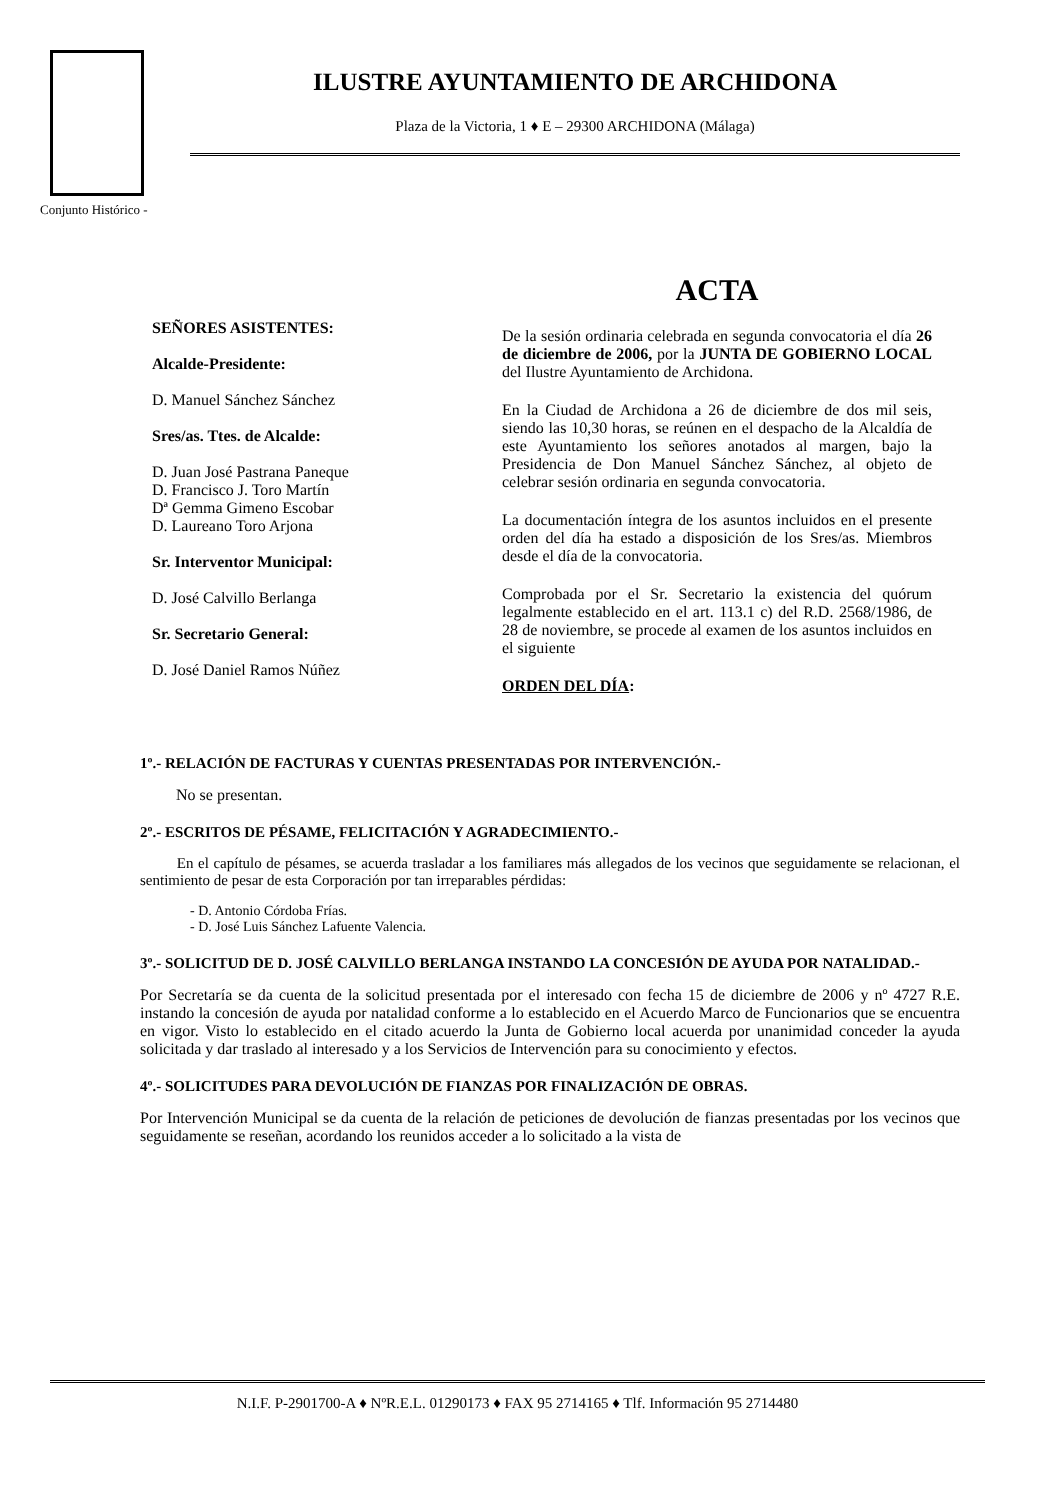Conjunto Histórico -
ILUSTRE AYUNTAMIENTO DE ARCHIDONA
Plaza de la Victoria, 1 ♦ E – 29300 ARCHIDONA (Málaga)
SEÑORES ASISTENTES:
Alcalde-Presidente:
D. Manuel Sánchez Sánchez
Sres/as. Ttes. de Alcalde:
D. Juan José Pastrana Paneque
D. Francisco J. Toro Martín
Dª Gemma Gimeno Escobar
D. Laureano Toro Arjona
Sr. Interventor Municipal:
D. José Calvillo Berlanga
Sr. Secretario General:
D. José Daniel Ramos Núñez
ACTA
De la sesión ordinaria celebrada en segunda convocatoria el día 26 de diciembre de 2006, por la JUNTA DE GOBIERNO LOCAL del Ilustre Ayuntamiento de Archidona.
En la Ciudad de Archidona a 26 de diciembre de dos mil seis, siendo las 10,30 horas, se reúnen en el despacho de la Alcaldía de este Ayuntamiento los señores anotados al margen, bajo la Presidencia de Don Manuel Sánchez Sánchez, al objeto de celebrar sesión ordinaria en segunda convocatoria.
La documentación íntegra de los asuntos incluidos en el presente orden del día ha estado a disposición de los Sres/as. Miembros desde el día de la convocatoria.
Comprobada por el Sr. Secretario la existencia del quórum legalmente establecido en el art. 113.1 c) del R.D. 2568/1986, de 28 de noviembre, se procede al examen de los asuntos incluidos en el siguiente
ORDEN DEL DÍA:
1º.- RELACIÓN DE FACTURAS Y CUENTAS PRESENTADAS POR INTERVENCIÓN.-
No se presentan.
2º.- ESCRITOS DE PÉSAME, FELICITACIÓN Y AGRADECIMIENTO.-
En el capítulo de pésames, se acuerda trasladar a los familiares más allegados de los vecinos que seguidamente se relacionan, el sentimiento de pesar de esta Corporación por tan irreparables pérdidas:
- D. Antonio Córdoba Frías.
- D. José Luis Sánchez Lafuente Valencia.
3º.- SOLICITUD DE D. JOSÉ CALVILLO BERLANGA INSTANDO LA CONCESIÓN DE AYUDA POR NATALIDAD.-
Por Secretaría se da cuenta de la solicitud presentada por el interesado con fecha 15 de diciembre de 2006 y nº 4727 R.E. instando la concesión de ayuda por natalidad conforme a lo establecido en el Acuerdo Marco de Funcionarios que se encuentra en vigor. Visto lo establecido en el citado acuerdo la Junta de Gobierno local acuerda por unanimidad conceder la ayuda solicitada y dar traslado al interesado y a los Servicios de Intervención para su conocimiento y efectos.
4º.- SOLICITUDES PARA DEVOLUCIÓN DE FIANZAS POR FINALIZACIÓN DE OBRAS.
Por Intervención Municipal se da cuenta de la relación de peticiones de devolución de fianzas presentadas por los vecinos que seguidamente se reseñan, acordando los reunidos acceder a lo solicitado a la vista de
N.I.F. P-2901700-A ♦ NºR.E.L. 01290173 ♦ FAX 95 2714165 ♦ Tlf. Información 95 2714480